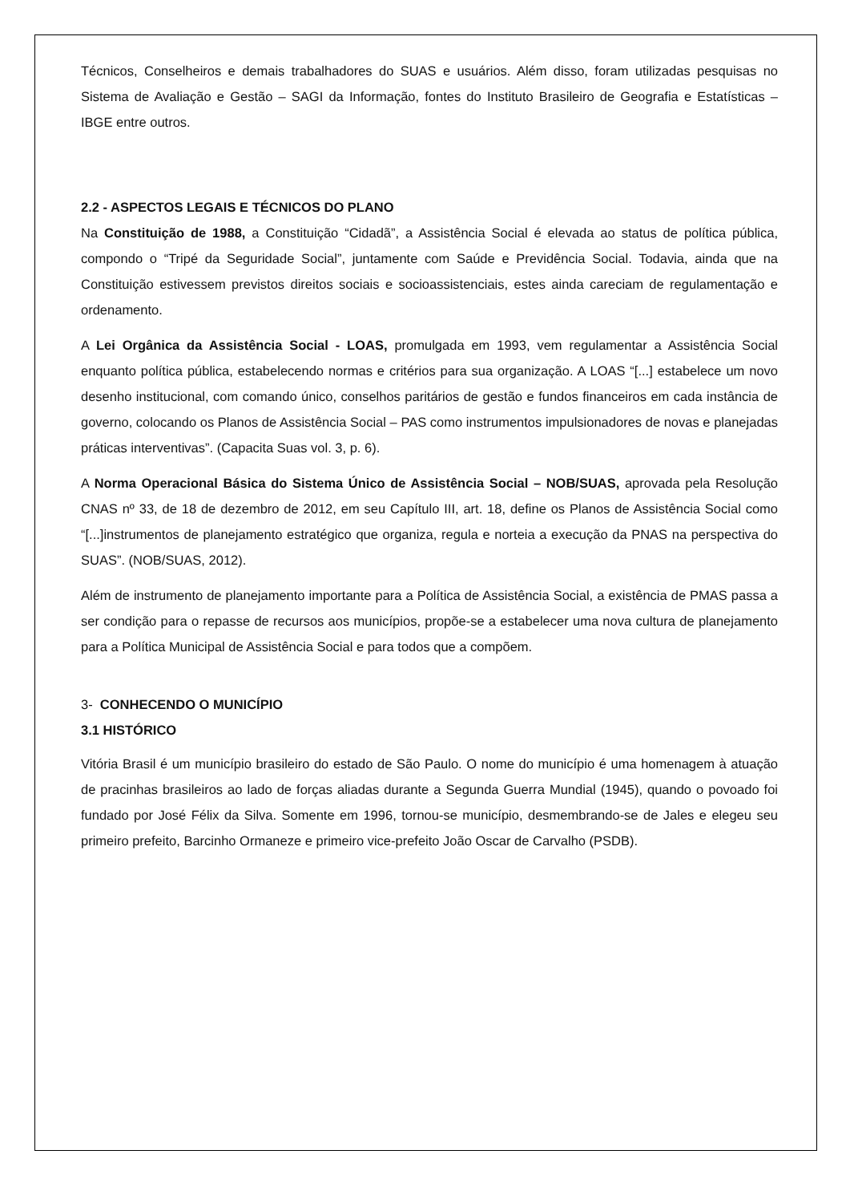Técnicos, Conselheiros e demais trabalhadores do SUAS e usuários. Além disso, foram utilizadas pesquisas no Sistema de Avaliação e Gestão – SAGI da Informação, fontes do Instituto Brasileiro de Geografia e Estatísticas – IBGE entre outros.
2.2 - ASPECTOS LEGAIS E TÉCNICOS DO PLANO
Na Constituição de 1988, a Constituição “Cidadã”, a Assistência Social é elevada ao status de política pública, compondo o “Tripé da Seguridade Social”, juntamente com Saúde e Previdência Social. Todavia, ainda que na Constituição estivessem previstos direitos sociais e socioassistenciais, estes ainda careciam de regulamentação e ordenamento.
A Lei Orgânica da Assistência Social - LOAS, promulgada em 1993, vem regulamentar a Assistência Social enquanto política pública, estabelecendo normas e critérios para sua organização. A LOAS “[...] estabelece um novo desenho institucional, com comando único, conselhos paritários de gestão e fundos financeiros em cada instância de governo, colocando os Planos de Assistência Social – PAS como instrumentos impulsionadores de novas e planejadas práticas interventivas”. (Capacita Suas vol. 3, p. 6).
A Norma Operacional Básica do Sistema Único de Assistência Social – NOB/SUAS, aprovada pela Resolução CNAS nº 33, de 18 de dezembro de 2012, em seu Capítulo III, art. 18, define os Planos de Assistência Social como “[...]instrumentos de planejamento estratégico que organiza, regula e norteia a execução da PNAS na perspectiva do SUAS”. (NOB/SUAS, 2012).
Além de instrumento de planejamento importante para a Política de Assistência Social, a existência de PMAS passa a ser condição para o repasse de recursos aos municípios, propõe-se a estabelecer uma nova cultura de planejamento para a Política Municipal de Assistência Social e para todos que a compõem.
3- CONHECENDO O MUNICÍPIO
3.1 HISTÓRICO
Vitória Brasil é um município brasileiro do estado de São Paulo. O nome do município é uma homenagem à atuação de pracinhas brasileiros ao lado de forças aliadas durante a Segunda Guerra Mundial (1945), quando o povoado foi fundado por José Félix da Silva. Somente em 1996, tornou-se município, desmembrando-se de Jales e elegeu seu primeiro prefeito, Barcinho Ormaneze e primeiro vice-prefeito João Oscar de Carvalho (PSDB).